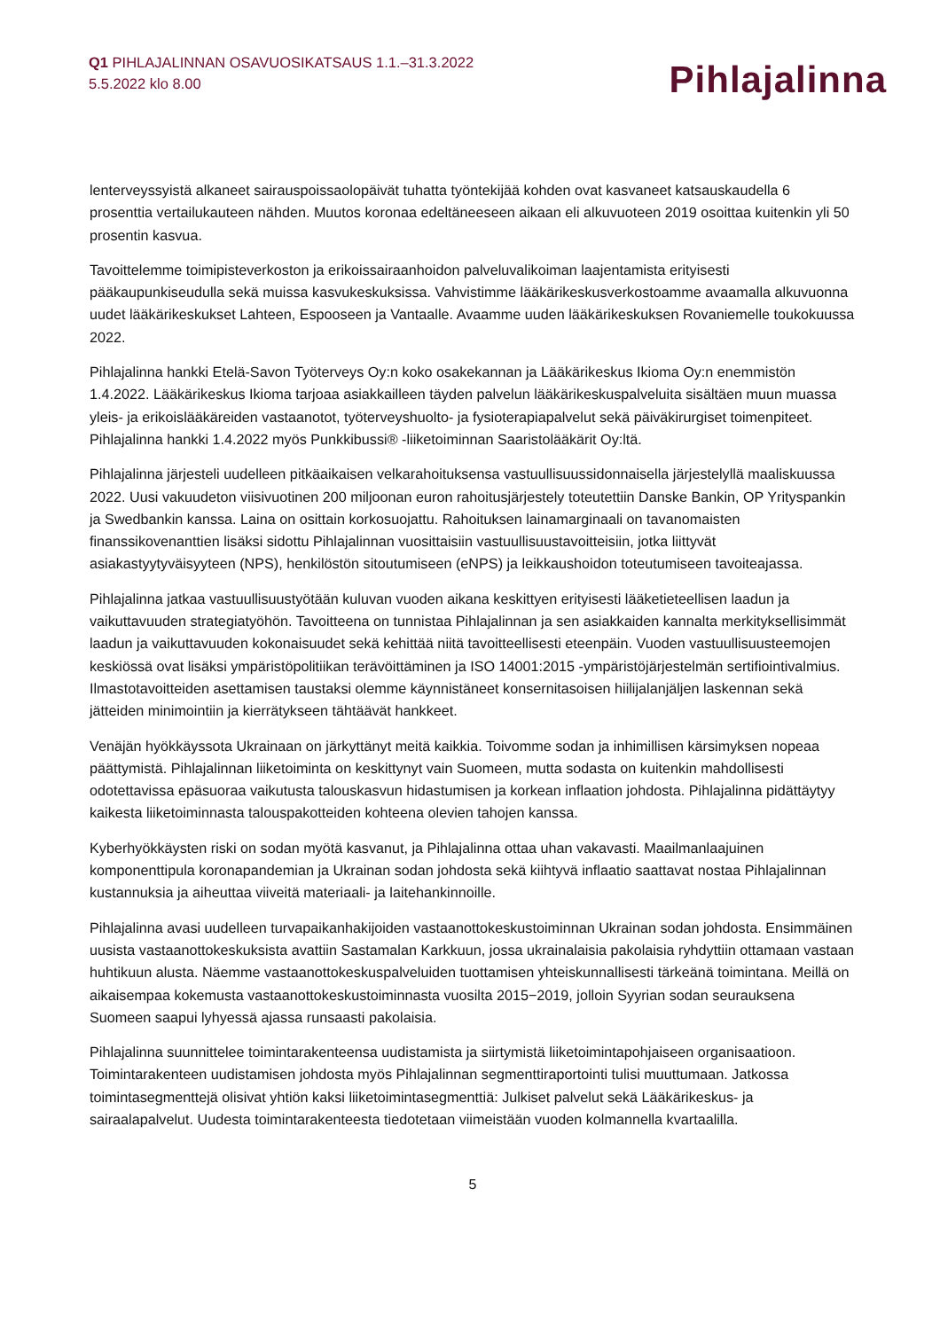Q1 PIHLAJALINNAN OSAVUOSIKATSAUS 1.1.–31.3.2022
5.5.2022 klo 8.00
Pihlajalinna
lenterveyssyistä alkaneet sairauspoissaolopäivät tuhatta työntekijää kohden ovat kasvaneet katsauskaudella 6 prosenttia vertailukauteen nähden. Muutos koronaa edeltäneeseen aikaan eli alkuvuoteen 2019 osoittaa kuitenkin yli 50 prosentin kasvua.
Tavoittelemme toimipisteverkoston ja erikoissairaanhoidon palveluvalikoiman laajentamista erityisesti pääkaupunkiseudulla sekä muissa kasvukeskuksissa. Vahvistimme lääkärikeskusverkostoamme avaamalla alkuvuonna uudet lääkärikeskukset Lahteen, Espooseen ja Vantaalle. Avaamme uuden lääkärikeskuksen Rovaniemelle toukokuussa 2022.
Pihlajalinna hankki Etelä-Savon Työterveys Oy:n koko osakekannan ja Lääkärikeskus Ikioma Oy:n enemmistön 1.4.2022. Lääkärikeskus Ikioma tarjoaa asiakkailleen täyden palvelun lääkärikeskuspalveluita sisältäen muun muassa yleis- ja erikoislääkäreiden vastaanotot, työterveyshuolto- ja fysioterapiapalvelut sekä päiväkirurgiset toimenpiteet. Pihlajalinna hankki 1.4.2022 myös Punkkibussi® -liiketoiminnan Saaristolääkärit Oy:ltä.
Pihlajalinna järjesteli uudelleen pitkäaikaisen velkarahoituksensa vastuullisuussidonnaisella järjestelyllä maaliskuussa 2022. Uusi vakuudeton viisivuotinen 200 miljoonan euron rahoitusjärjestely toteutettiin Danske Bankin, OP Yrityspankin ja Swedbankin kanssa. Laina on osittain korkosuojattu. Rahoituksen lainamarginaali on tavanomaisten finanssikovenanttien lisäksi sidottu Pihlajalinnan vuosittaisiin vastuullisuustavoitteisiin, jotka liittyvät asiakastyytyväisyyteen (NPS), henkilöstön sitoutumiseen (eNPS) ja leikkaushoidon toteutumiseen tavoiteajassa.
Pihlajalinna jatkaa vastuullisuustyötään kuluvan vuoden aikana keskittyen erityisesti lääketieteellisen laadun ja vaikuttavuuden strategiatyöhön. Tavoitteena on tunnistaa Pihlajalinnan ja sen asiakkaiden kannalta merkityksellisimmät laadun ja vaikuttavuuden kokonaisuudet sekä kehittää niitä tavoitteellisesti eteenpäin. Vuoden vastuullisuusteemojen keskiössä ovat lisäksi ympäristöpolitiikan terävöittäminen ja ISO 14001:2015 -ympäristöjärjestelmän sertifiointivalmius. Ilmastotavoitteiden asettamisen taustaksi olemme käynnistäneet konsernitasoisen hiilijalanjäljen laskennan sekä jätteiden minimointiin ja kierrätykseen tähtäävät hankkeet.
Venäjän hyökkäyssota Ukrainaan on järkyttänyt meitä kaikkia. Toivomme sodan ja inhimillisen kärsimyksen nopeaa päättymistä. Pihlajalinnan liiketoiminta on keskittynyt vain Suomeen, mutta sodasta on kuitenkin mahdollisesti odotettavissa epäsuoraa vaikutusta talouskasvun hidastumisen ja korkean inflaation johdosta. Pihlajalinna pidättäytyy kaikesta liiketoiminnasta talouspakotteiden kohteena olevien tahojen kanssa.
Kyberhyökkäysten riski on sodan myötä kasvanut, ja Pihlajalinna ottaa uhan vakavasti. Maailmanlaajuinen komponenttipula koronapandemian ja Ukrainan sodan johdosta sekä kiihtyvä inflaatio saattavat nostaa Pihlajalinnan kustannuksia ja aiheuttaa viiveitä materiaali- ja laitehankinnoille.
Pihlajalinna avasi uudelleen turvapaikanhakijoiden vastaanottokeskustoiminnan Ukrainan sodan johdosta. Ensimmäinen uusista vastaanottokeskuksista avattiin Sastamalan Karkkuun, jossa ukrainalaisia pakolaisia ryhdyttiin ottamaan vastaan huhtikuun alusta. Näemme vastaanottokeskuspalveluiden tuottamisen yhteiskunnallisesti tärkeänä toimintana. Meillä on aikaisempaa kokemusta vastaanottokeskustoiminnasta vuosilta 2015−2019, jolloin Syyrian sodan seurauksena Suomeen saapui lyhyessä ajassa runsaasti pakolaisia.
Pihlajalinna suunnittelee toimintarakenteensa uudistamista ja siirtymistä liiketoimintapohjaiseen organisaatioon. Toimintarakenteen uudistamisen johdosta myös Pihlajalinnan segmenttiraportointi tulisi muuttumaan. Jatkossa toimintasegmenttejä olisivat yhtiön kaksi liiketoimintasegmenttiä: Julkiset palvelut sekä Lääkärikeskus- ja sairaalapalvelut. Uudesta toimintarakenteesta tiedotetaan viimeistään vuoden kolmannella kvartaalilla.
5